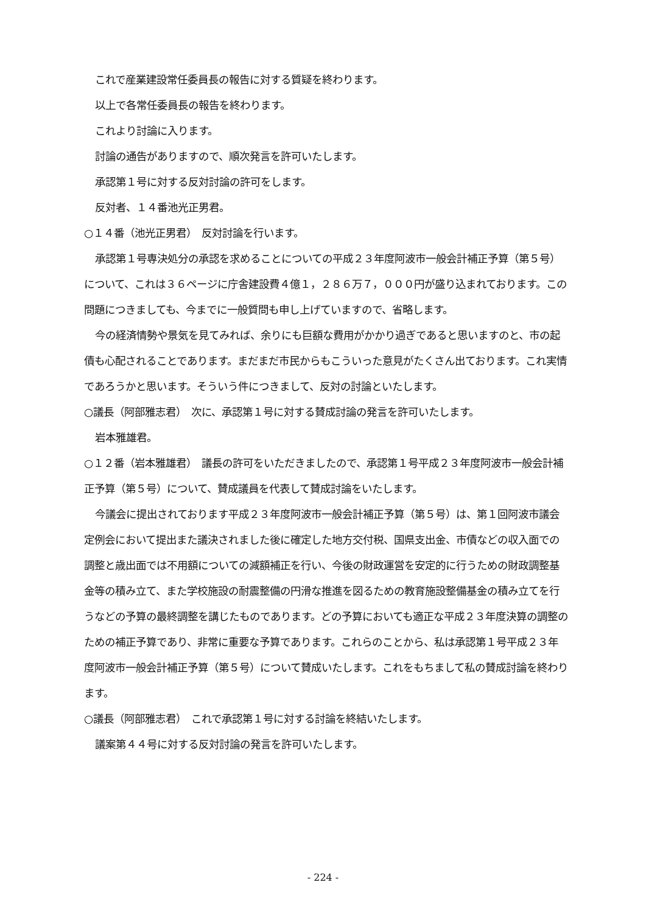これで産業建設常任委員長の報告に対する質疑を終わります。
以上で各常任委員長の報告を終わります。
これより討論に入ります。
討論の通告がありますので、順次発言を許可いたします。
承認第１号に対する反対討論の許可をします。
反対者、１４番池光正男君。
○１４番（池光正男君）　反対討論を行います。
承認第１号専決処分の承認を求めることについての平成２３年度阿波市一般会計補正予算（第５号）について、これは３６ページに庁舎建設費４億１，２８６万７，０００円が盛り込まれております。この問題につきましても、今までに一般質問も申し上げていますので、省略します。
今の経済情勢や景気を見てみれば、余りにも巨額な費用がかかり過ぎであると思いますのと、市の起債も心配されることであります。まだまだ市民からもこういった意見がたくさん出ております。これ実情であろうかと思います。そういう件につきまして、反対の討論といたします。
○議長（阿部雅志君）　次に、承認第１号に対する賛成討論の発言を許可いたします。
岩本雅雄君。
○１２番（岩本雅雄君）　議長の許可をいただきましたので、承認第１号平成２３年度阿波市一般会計補正予算（第５号）について、賛成議員を代表して賛成討論をいたします。
今議会に提出されております平成２３年度阿波市一般会計補正予算（第５号）は、第１回阿波市議会定例会において提出また議決されました後に確定した地方交付税、国県支出金、市債などの収入面での調整と歳出面では不用額についての減額補正を行い、今後の財政運営を安定的に行うための財政調整基金等の積み立て、また学校施設の耐震整備の円滑な推進を図るための教育施設整備基金の積み立てを行うなどの予算の最終調整を講じたものであります。どの予算においても適正な平成２３年度決算の調整のための補正予算であり、非常に重要な予算であります。これらのことから、私は承認第１号平成２３年度阿波市一般会計補正予算（第５号）について賛成いたします。これをもちまして私の賛成討論を終わります。
○議長（阿部雅志君）　これで承認第１号に対する討論を終結いたします。
議案第４４号に対する反対討論の発言を許可いたします。
- 224 -